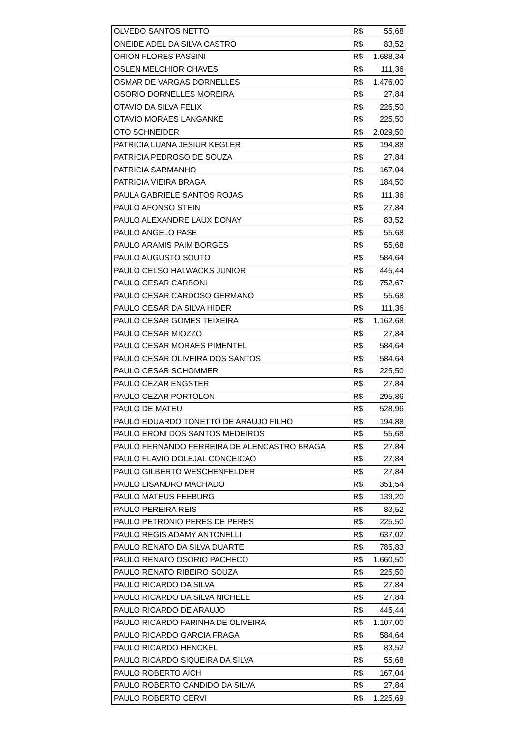| OLVEDO SANTOS NETTO | R$ 55,68 |
| ONEIDE ADEL DA SILVA CASTRO | R$ 83,52 |
| ORION FLORES PASSINI | R$ 1.688,34 |
| OSLEN MELCHIOR CHAVES | R$ 111,36 |
| OSMAR DE VARGAS DORNELLES | R$ 1.476,00 |
| OSORIO DORNELLES MOREIRA | R$ 27,84 |
| OTAVIO DA SILVA FELIX | R$ 225,50 |
| OTAVIO MORAES LANGANKE | R$ 225,50 |
| OTO SCHNEIDER | R$ 2.029,50 |
| PATRICIA LUANA JESIUR KEGLER | R$ 194,88 |
| PATRICIA PEDROSO DE SOUZA | R$ 27,84 |
| PATRICIA SARMANHO | R$ 167,04 |
| PATRICIA VIEIRA BRAGA | R$ 184,50 |
| PAULA GABRIELE SANTOS ROJAS | R$ 111,36 |
| PAULO AFONSO STEIN | R$ 27,84 |
| PAULO ALEXANDRE LAUX DONAY | R$ 83,52 |
| PAULO ANGELO PASE | R$ 55,68 |
| PAULO ARAMIS PAIM BORGES | R$ 55,68 |
| PAULO AUGUSTO SOUTO | R$ 584,64 |
| PAULO CELSO HALWACKS JUNIOR | R$ 445,44 |
| PAULO CESAR CARBONI | R$ 752,67 |
| PAULO CESAR CARDOSO GERMANO | R$ 55,68 |
| PAULO CESAR DA SILVA HIDER | R$ 111,36 |
| PAULO CESAR GOMES TEIXEIRA | R$ 1.162,68 |
| PAULO CESAR MIOZZO | R$ 27,84 |
| PAULO CESAR MORAES PIMENTEL | R$ 584,64 |
| PAULO CESAR OLIVEIRA DOS SANTOS | R$ 584,64 |
| PAULO CESAR SCHOMMER | R$ 225,50 |
| PAULO CEZAR ENGSTER | R$ 27,84 |
| PAULO CEZAR PORTOLON | R$ 295,86 |
| PAULO DE MATEU | R$ 528,96 |
| PAULO EDUARDO TONETTO DE ARAUJO FILHO | R$ 194,88 |
| PAULO ERONI DOS SANTOS MEDEIROS | R$ 55,68 |
| PAULO FERNANDO FERREIRA DE ALENCASTRO BRAGA | R$ 27,84 |
| PAULO FLAVIO DOLEJAL CONCEICAO | R$ 27,84 |
| PAULO GILBERTO WESCHENFELDER | R$ 27,84 |
| PAULO LISANDRO MACHADO | R$ 351,54 |
| PAULO MATEUS FEEBURG | R$ 139,20 |
| PAULO PEREIRA REIS | R$ 83,52 |
| PAULO PETRONIO PERES DE PERES | R$ 225,50 |
| PAULO REGIS ADAMY ANTONELLI | R$ 637,02 |
| PAULO RENATO DA SILVA DUARTE | R$ 785,83 |
| PAULO RENATO OSORIO PACHECO | R$ 1.660,50 |
| PAULO RENATO RIBEIRO SOUZA | R$ 225,50 |
| PAULO RICARDO DA SILVA | R$ 27,84 |
| PAULO RICARDO DA SILVA NICHELE | R$ 27,84 |
| PAULO RICARDO DE ARAUJO | R$ 445,44 |
| PAULO RICARDO FARINHA DE OLIVEIRA | R$ 1.107,00 |
| PAULO RICARDO GARCIA FRAGA | R$ 584,64 |
| PAULO RICARDO HENCKEL | R$ 83,52 |
| PAULO RICARDO SIQUEIRA DA SILVA | R$ 55,68 |
| PAULO ROBERTO AICH | R$ 167,04 |
| PAULO ROBERTO CANDIDO DA SILVA | R$ 27,84 |
| PAULO ROBERTO CERVI | R$ 1.225,69 |